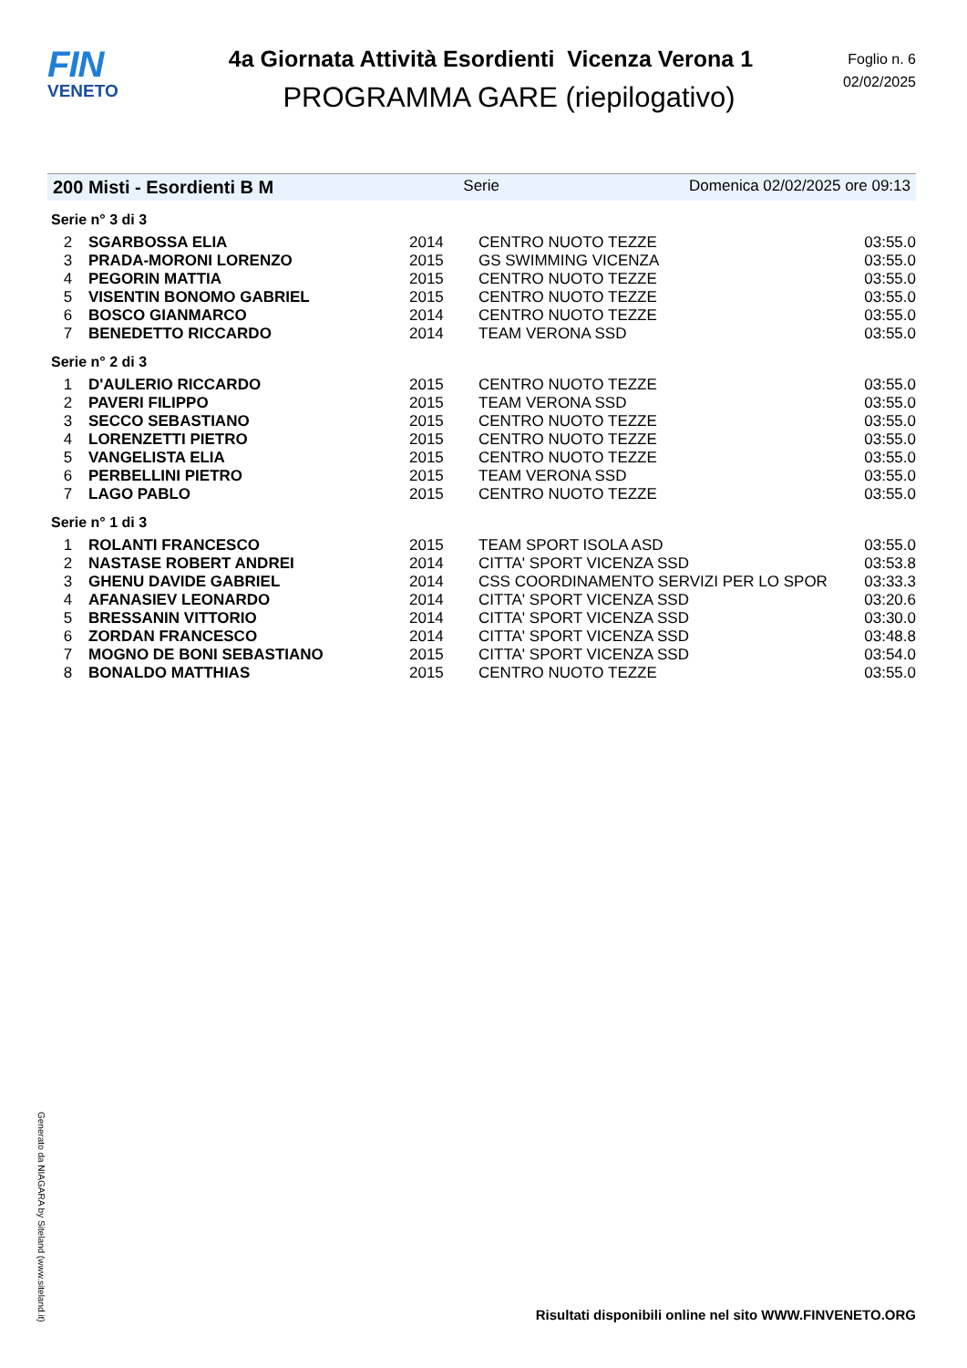FIN
VENETO
4a Giornata Attività Esordienti Vicenza Verona 1
PROGRAMMA GARE (riepilogativo)
Foglio n. 6
02/02/2025
200 Misti - Esordienti B M Serie Domenica 02/02/2025 ore 09:13
Serie n° 3 di 3
| 2 | SGARBOSSA ELIA | 2014 | CENTRO NUOTO TEZZE | 03:55.0 |
| 3 | PRADA-MORONI LORENZO | 2015 | GS SWIMMING VICENZA | 03:55.0 |
| 4 | PEGORIN MATTIA | 2015 | CENTRO NUOTO TEZZE | 03:55.0 |
| 5 | VISENTIN BONOMO GABRIEL | 2015 | CENTRO NUOTO TEZZE | 03:55.0 |
| 6 | BOSCO GIANMARCO | 2014 | CENTRO NUOTO TEZZE | 03:55.0 |
| 7 | BENEDETTO RICCARDO | 2014 | TEAM VERONA SSD | 03:55.0 |
Serie n° 2 di 3
| 1 | D'AULERIO RICCARDO | 2015 | CENTRO NUOTO TEZZE | 03:55.0 |
| 2 | PAVERI FILIPPO | 2015 | TEAM VERONA SSD | 03:55.0 |
| 3 | SECCO SEBASTIANO | 2015 | CENTRO NUOTO TEZZE | 03:55.0 |
| 4 | LORENZETTI PIETRO | 2015 | CENTRO NUOTO TEZZE | 03:55.0 |
| 5 | VANGELISTA ELIA | 2015 | CENTRO NUOTO TEZZE | 03:55.0 |
| 6 | PERBELLINI PIETRO | 2015 | TEAM VERONA SSD | 03:55.0 |
| 7 | LAGO PABLO | 2015 | CENTRO NUOTO TEZZE | 03:55.0 |
Serie n° 1 di 3
| 1 | ROLANTI FRANCESCO | 2015 | TEAM SPORT ISOLA ASD | 03:55.0 |
| 2 | NASTASE ROBERT ANDREI | 2014 | CITTA' SPORT VICENZA SSD | 03:53.8 |
| 3 | GHENU DAVIDE GABRIEL | 2014 | CSS COORDINAMENTO SERVIZI PER LO SPOR | 03:33.3 |
| 4 | AFANASIEV LEONARDO | 2014 | CITTA' SPORT VICENZA SSD | 03:20.6 |
| 5 | BRESSANIN VITTORIO | 2014 | CITTA' SPORT VICENZA SSD | 03:30.0 |
| 6 | ZORDAN FRANCESCO | 2014 | CITTA' SPORT VICENZA SSD | 03:48.8 |
| 7 | MOGNO DE BONI SEBASTIANO | 2015 | CITTA' SPORT VICENZA SSD | 03:54.0 |
| 8 | BONALDO MATTHIAS | 2015 | CENTRO NUOTO TEZZE | 03:55.0 |
Generato da NIAGARA by Siteland (www.siteland.it)
Risultati disponibili online nel sito WWW.FINVENETO.ORG